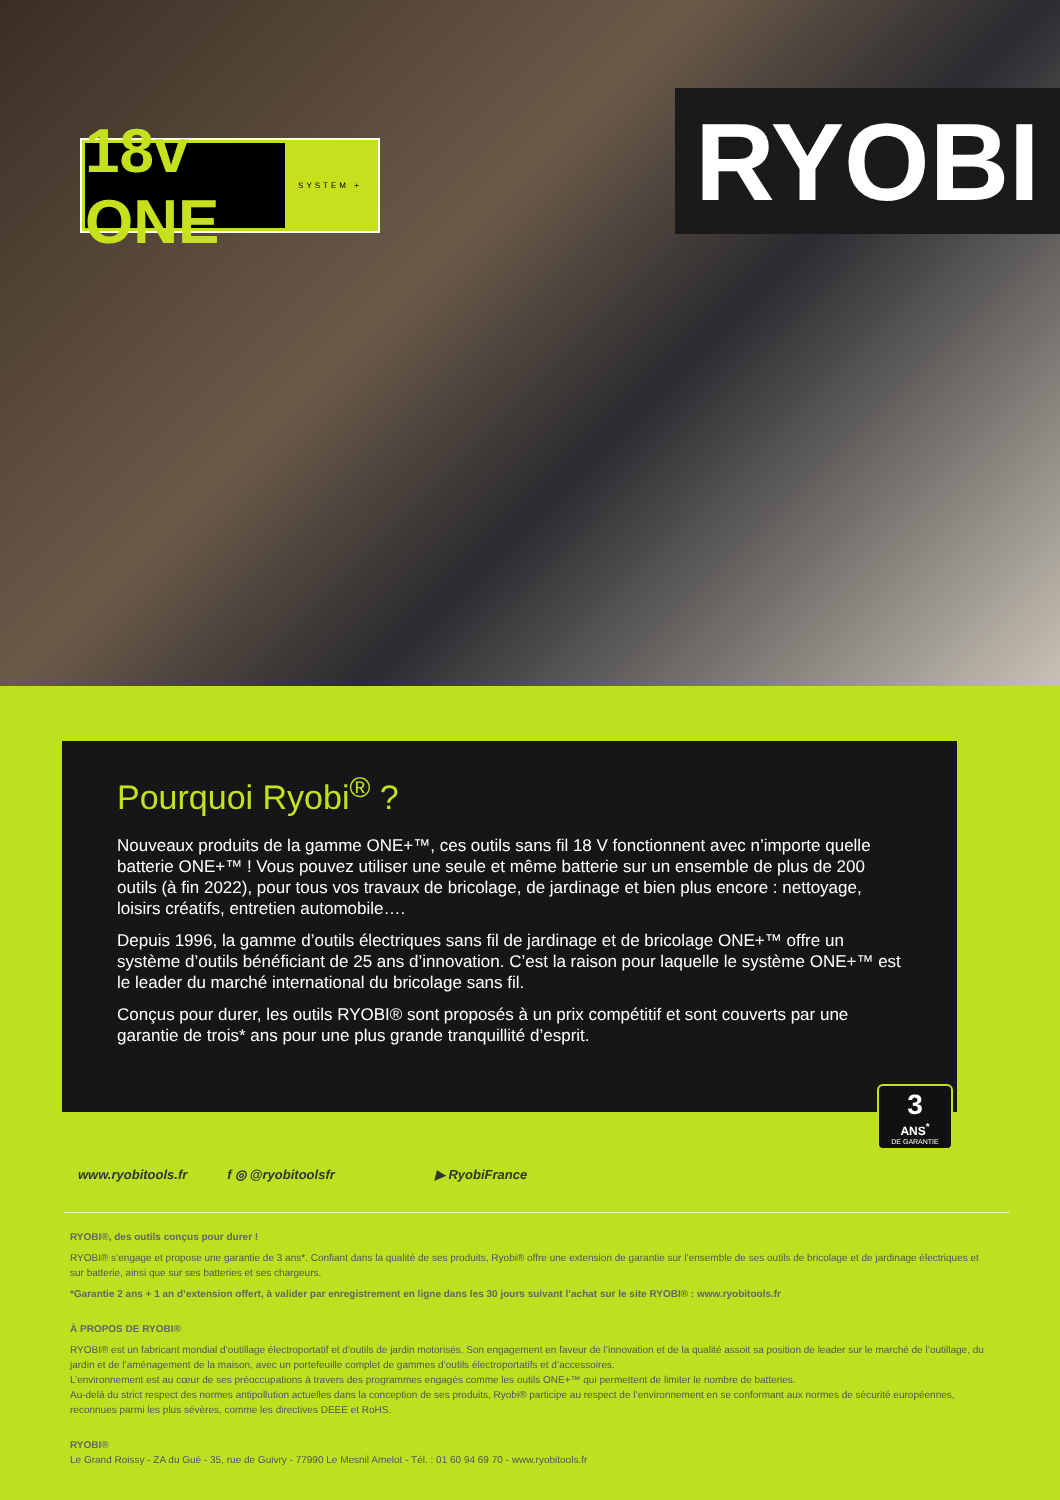18v ONE
SYSTEM +
RYOBI
Pourquoi Ryobi<sup>®</sup> ?
Nouveaux produits de la gamme ONE+™, ces outils sans fil 18 V fonctionnent avec n’importe quelle batterie ONE+™ ! Vous pouvez utiliser une seule et même batterie sur un ensemble de plus de 200 outils (à fin 2022), pour tous vos travaux de bricolage, de jardinage et bien plus encore : nettoyage, loisirs créatifs, entretien automobile….
Depuis 1996, la gamme d’outils électriques sans fil de jardinage et de bricolage ONE+™ offre un système d’outils bénéficiant de 25 ans d’innovation. C’est la raison pour laquelle le système ONE+™ est le leader du marché international du bricolage sans fil.
Conçus pour durer, les outils RYOBI® sont proposés à un prix compétitif et sont couverts par une garantie de trois* ans pour une plus grande tranquillité d’esprit.
3
ANS<sup>*</sup>
DE GARANTIE
www.ryobitools.fr f ◎ @ryobitoolsfr ▶ RyobiFrance
RYOBI®, des outils conçus pour durer !
RYOBI® s’engage et propose une garantie de 3 ans*. Confiant dans la qualité de ses produits, Ryobi® offre une extension de garantie sur l’ensemble de ses outils de bricolage et de jardinage électriques et sur batterie, ainsi que sur ses batteries et ses chargeurs.
*Garantie 2 ans + 1 an d’extension offert, à valider par enregistrement en ligne dans les 30 jours suivant l’achat sur le site RYOBI® : www.ryobitools.fr
À PROPOS DE RYOBI®
RYOBI® est un fabricant mondial d’outillage électroportatif et d’outils de jardin motorisés. Son engagement en faveur de l’innovation et de la qualité assoit sa position de leader sur le marché de l’outillage, du jardin et de l’aménagement de la maison, avec un portefeuille complet de gammes d’outils électroportatifs et d’accessoires.
L’environnement est au cœur de ses préoccupations à travers des programmes engagés comme les outils ONE+™ qui permettent de limiter le nombre de batteries.
Au-delà du strict respect des normes antipollution actuelles dans la conception de ses produits, Ryobi® participe au respect de l’environnement en se conformant aux normes de sécurité européennes, reconnues parmi les plus sévères, comme les directives DEEE et RoHS.
RYOBI®
Le Grand Roissy - ZA du Gué - 35, rue de Guivry - 77990 Le Mesnil Amelot - Tél. : 01 60 94 69 70 - www.ryobitools.fr